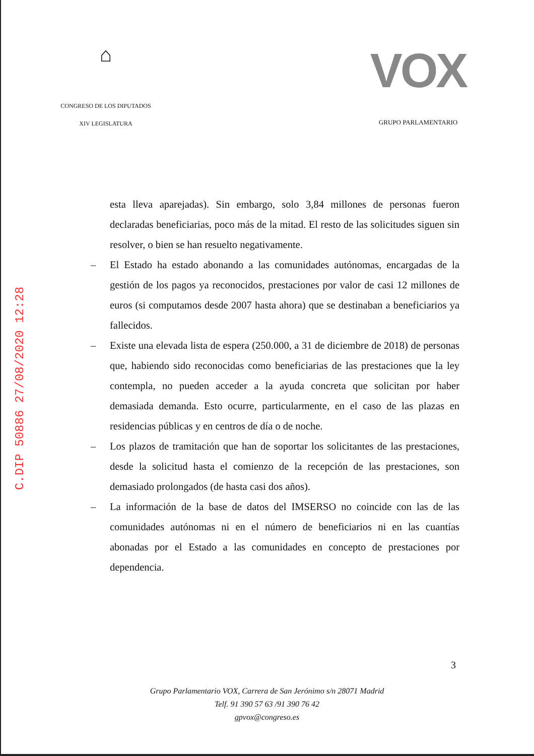⌂
CONGRESO DE LOS DIPUTADOS
XIV LEGISLATURA
VOX
GRUPO PARLAMENTARIO
C.DIP 50886 27/08/2020 12:28
esta lleva aparejadas). Sin embargo, solo 3,84 millones de personas fueron declaradas beneficiarias, poco más de la mitad. El resto de las solicitudes siguen sin resolver, o bien se han resuelto negativamente.
– El Estado ha estado abonando a las comunidades autónomas, encargadas de la gestión de los pagos ya reconocidos, prestaciones por valor de casi 12 millones de euros (si computamos desde 2007 hasta ahora) que se destinaban a beneficiarios ya fallecidos.
– Existe una elevada lista de espera (250.000, a 31 de diciembre de 2018) de personas que, habiendo sido reconocidas como beneficiarias de las prestaciones que la ley contempla, no pueden acceder a la ayuda concreta que solicitan por haber demasiada demanda. Esto ocurre, particularmente, en el caso de las plazas en residencias públicas y en centros de día o de noche.
– Los plazos de tramitación que han de soportar los solicitantes de las prestaciones, desde la solicitud hasta el comienzo de la recepción de las prestaciones, son demasiado prolongados (de hasta casi dos años).
– La información de la base de datos del IMSERSO no coincide con las de las comunidades autónomas ni en el número de beneficiarios ni en las cuantías abonadas por el Estado a las comunidades en concepto de prestaciones por dependencia.
3
Grupo Parlamentario VOX, Carrera de San Jerónimo s/n 28071 Madrid
Telf. 91 390 57 63 /91 390 76 42
gpvox@congreso.es